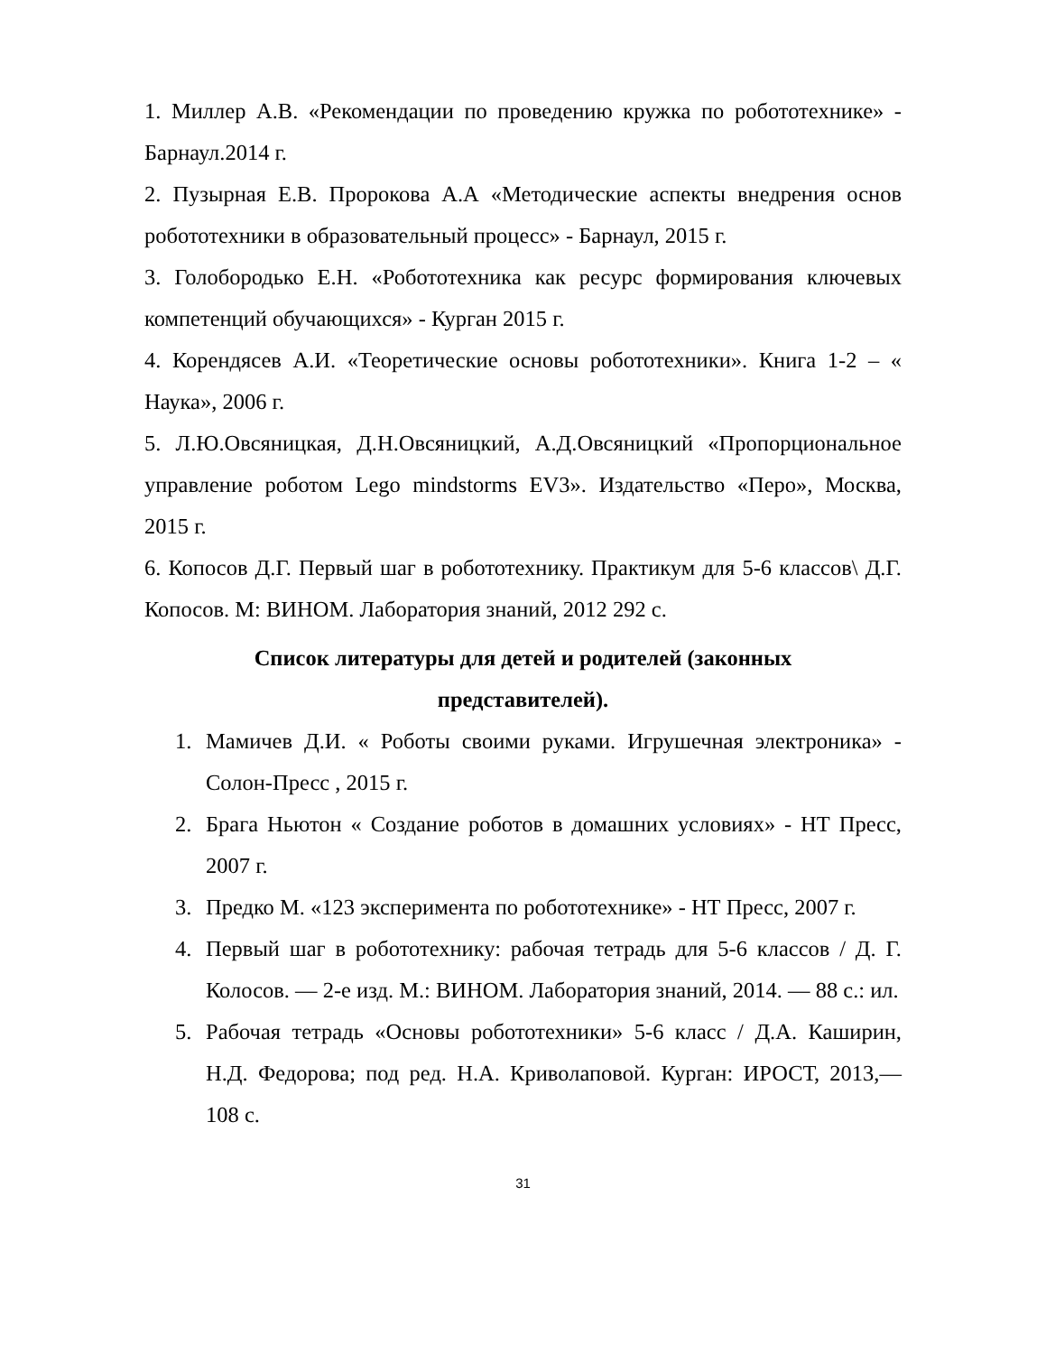1. Миллер А.В. «Рекомендации по проведению кружка по робототехнике» - Барнаул.2014 г.
2. Пузырная Е.В. Пророкова А.А «Методические аспекты внедрения основ робототехники в образовательный процесс» - Барнаул, 2015 г.
3. Голобородько Е.Н. «Робототехника как ресурс формирования ключевых компетенций обучающихся» - Курган 2015 г.
4. Корендясев А.И. «Теоретические основы робототехники». Книга 1-2 – « Наука», 2006 г.
5. Л.Ю.Овсяницкая, Д.Н.Овсяницкий, А.Д.Овсяницкий «Пропорциональное управление роботом Lego mindstorms EV3». Издательство «Перо», Москва, 2015 г.
6. Копосов Д.Г. Первый шаг в робототехнику. Практикум для 5-6 классов\ Д.Г. Копосов. М: ВИНОМ. Лаборатория знаний, 2012 292 с.
Список литературы для детей и родителей (законных представителей).
1. Мамичев Д.И. « Роботы своими руками. Игрушечная электроника» - Солон-Пресс , 2015 г.
2. Брага Ньютон « Создание роботов в домашних условиях» - НТ Пресс, 2007 г.
3. Предко М. «123 эксперимента по робототехнике» - НТ Пресс, 2007 г.
4. Первый шаг в робототехнику: рабочая тетрадь для 5-6 классов / Д. Г. Колосов. — 2-е изд. М.: ВИНОМ. Лаборатория знаний, 2014. — 88 с.: ил.
5. Рабочая тетрадь «Основы робототехники» 5-6 класс / Д.А. Каширин, Н.Д. Федорова; под ред. Н.А. Криволаповой. Курган: ИРОСТ, 2013,— 108 с.
31